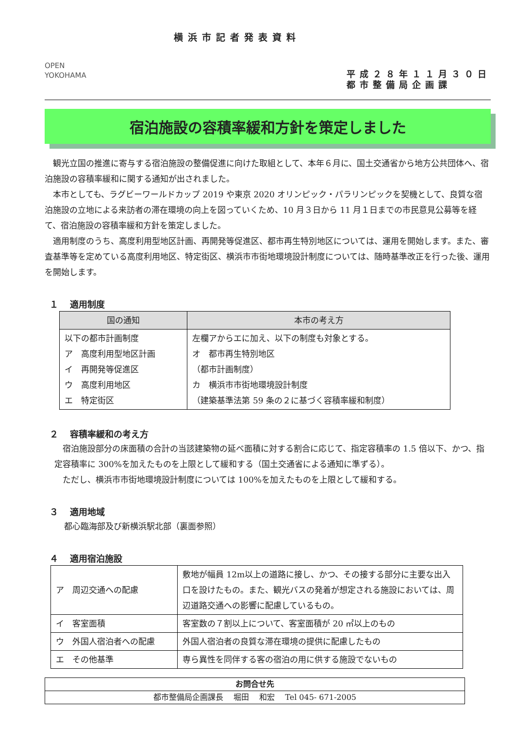OPEN
YOKOHAMA
横浜市記者発表資料
平成２８年１１月３０日
都市整備局企画課
宿泊施設の容積率緩和方針を策定しました
　観光立国の推進に寄与する宿泊施設の整備促進に向けた取組として、本年６月に、国土交通省から地方公共団体へ、宿泊施設の容積率緩和に関する通知が出されました。
　本市としても、ラグビーワールドカップ 2019 や東京 2020 オリンピック・パラリンピックを契機として、良質な宿泊施設の立地による来訪者の滞在環境の向上を図っていくため、10 月３日から 11 月１日までの市民意見公募等を経て、宿泊施設の容積率緩和方針を策定しました。
　適用制度のうち、高度利用型地区計画、再開発等促進区、都市再生特別地区については、運用を開始します。また、審査基準等を定めている高度利用地区、特定街区、横浜市市街地環境設計制度については、随時基準改正を行った後、運用を開始します。
１　 適用制度
| 国の通知 | 本市の考え方 |
| --- | --- |
| 以下の都市計画制度 ア 高度利用型地区計画 イ 再開発等促進区 ウ 高度利用地区 エ 特定街区 | 左欄アからエに加え、以下の制度も対象とする。 オ 都市再生特別地区 （都市計画制度） カ 横浜市市街地環境設計制度 （建築基準法第 59 条の２に基づく容積率緩和制度） |
２　 容積率緩和の考え方
　宿泊施設部分の床面積の合計の当該建築物の延べ面積に対する割合に応じて、指定容積率の 1.5 倍以下、かつ、指定容積率に 300%を加えたものを上限として緩和する（国土交通省による通知に準ずる）。
　ただし、横浜市市街地環境設計制度については 100%を加えたものを上限として緩和する。
３　 適用地域
都心臨海部及び新横浜駅北部（裏面参照）
４　 適用宿泊施設
| ア 周辺交通への配慮 | 敷地が幅員 12m以上の道路に接し、かつ、その接する部分に主要な出入口を設けたもの。また、観光バスの発着が想定される施設においては、周辺道路交通への影響に配慮しているもの。 |
| イ 客室面積 | 客室数の７割以上について、客室面積が 20 ㎡以上のもの |
| ウ 外国人宿泊者への配慮 | 外国人宿泊者の良質な滞在環境の提供に配慮したもの |
| エ その他基準 | 専ら異性を同伴する客の宿泊の用に供する施設でないもの |
| お問合せ先 |
| 都市整備局企画課長 堀田 和宏 Tel 045- 671-2005 |